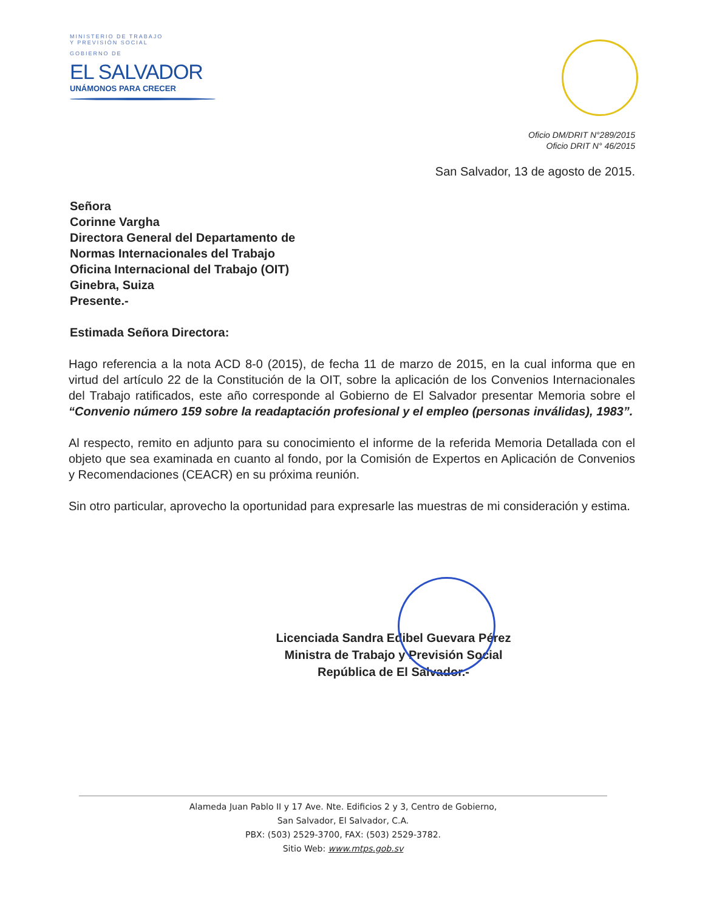MINISTERIO DE TRABAJO
Y PREVISIÓN SOCIAL
GOBIERNO DE
EL SALVADOR
UNÁMONOS PARA CRECER
Oficio DM/DRIT N°289/2015
Oficio DRIT N° 46/2015
San Salvador, 13 de agosto de 2015.
Señora
Corinne Vargha
Directora General del Departamento de
Normas Internacionales del Trabajo
Oficina Internacional del Trabajo (OIT)
Ginebra, Suiza
Presente.-
Estimada Señora Directora:
Hago referencia a la nota ACD 8-0 (2015), de fecha 11 de marzo de 2015, en la cual informa que en virtud del artículo 22 de la Constitución de la OIT, sobre la aplicación de los Convenios Internacionales del Trabajo ratificados, este año corresponde al Gobierno de El Salvador presentar Memoria sobre el “Convenio número 159 sobre la readaptación profesional y el empleo (personas inválidas), 1983”.
Al respecto, remito en adjunto para su conocimiento el informe de la referida Memoria Detallada con el objeto que sea examinada en cuanto al fondo, por la Comisión de Expertos en Aplicación de Convenios y Recomendaciones (CEACR) en su próxima reunión.
Sin otro particular, aprovecho la oportunidad para expresarle las muestras de mi consideración y estima.
Licenciada Sandra Edibel Guevara Pérez
Ministra de Trabajo y Previsión Social
República de El Salvador.-
Alameda Juan Pablo II y 17 Ave. Nte. Edificios 2 y 3, Centro de Gobierno,
San Salvador, El Salvador, C.A.
PBX: (503) 2529-3700, FAX: (503) 2529-3782.
Sitio Web: www.mtps.gob.sv